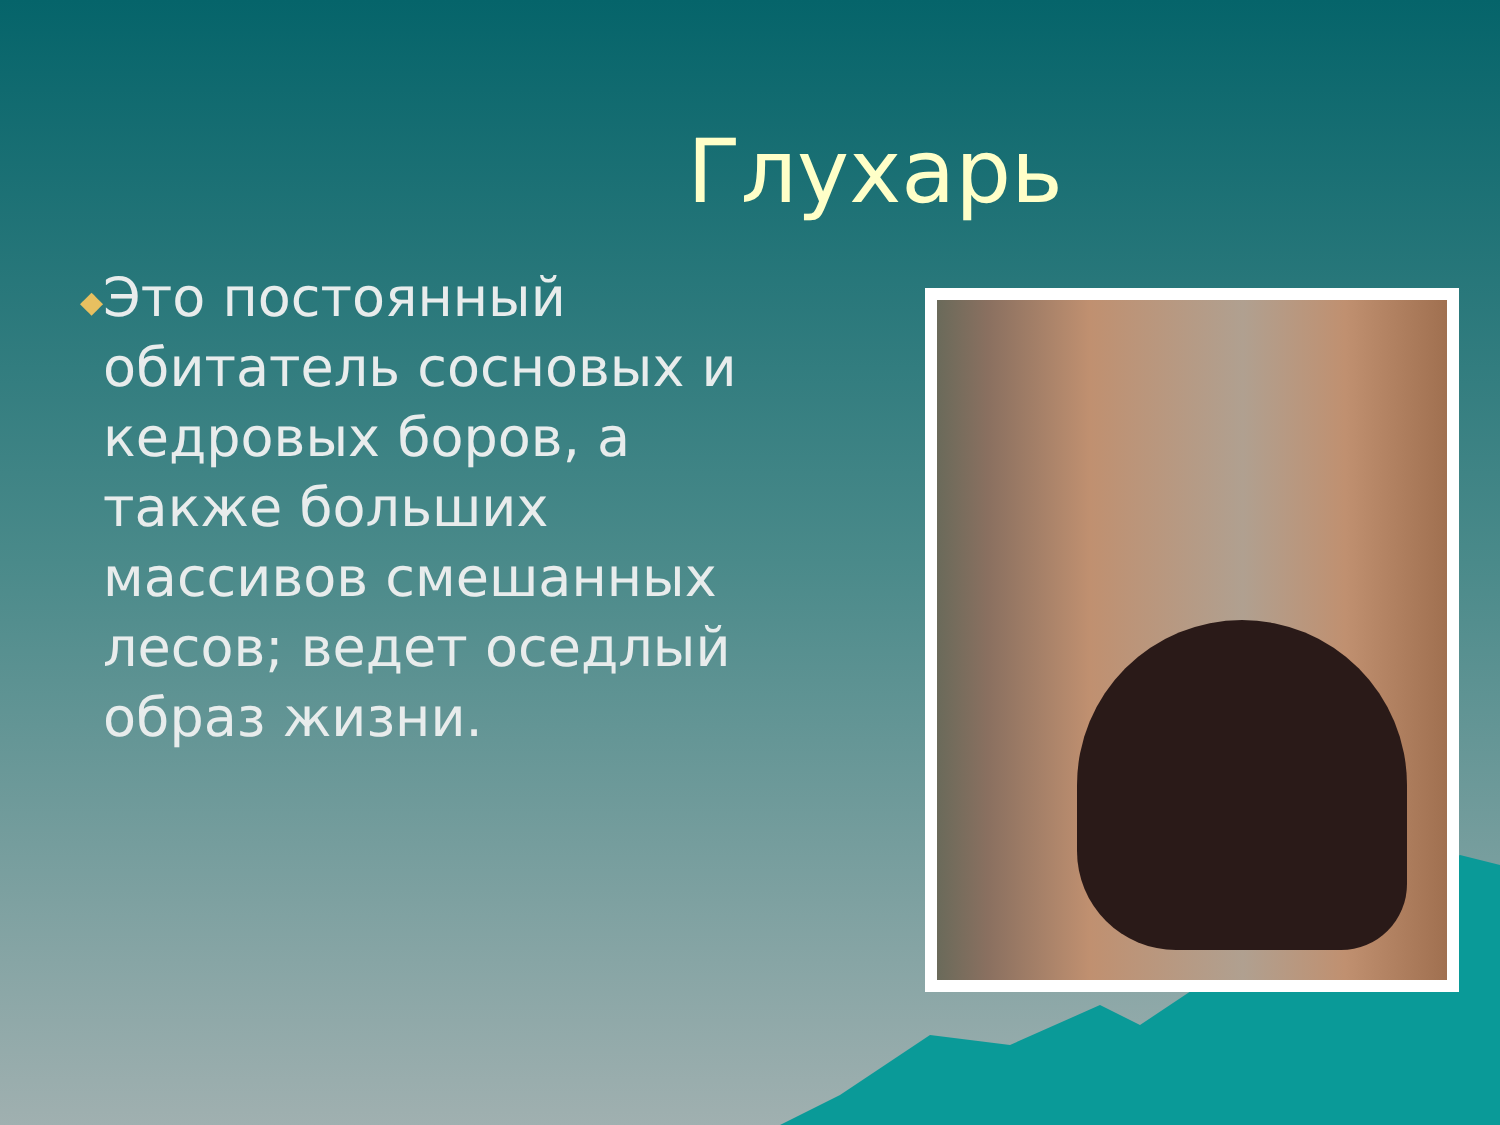Глухарь
◆
Это постоянный обитатель сосновых и кедровых боров, а также больших массивов смешанных лесов; ведет оседлый образ жизни.